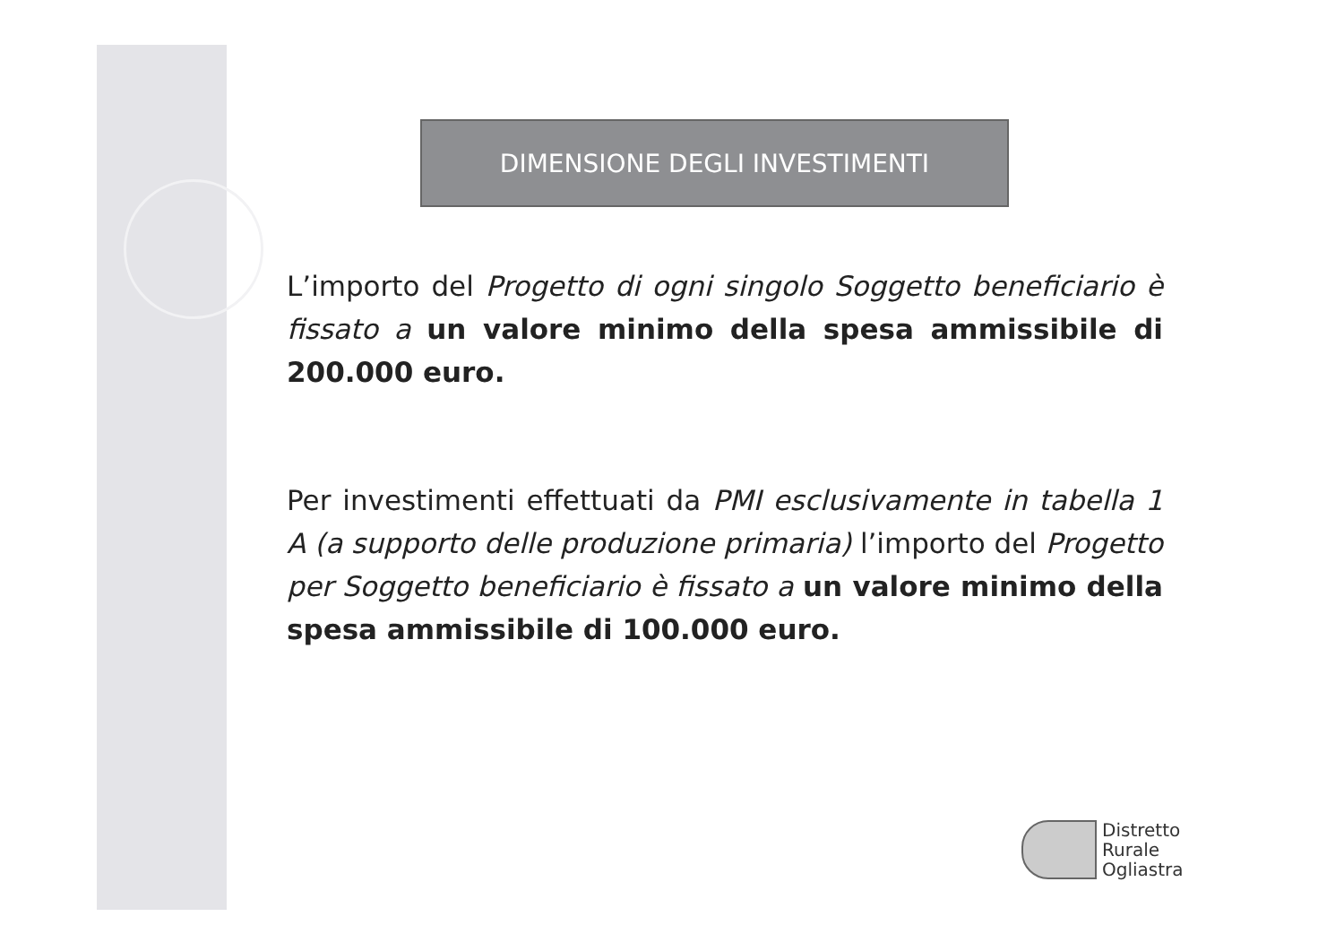DIMENSIONE DEGLI INVESTIMENTI
L’importo del Progetto di ogni singolo Soggetto beneficiario è fissato a un valore minimo della spesa ammissibile di 200.000 euro.
Per investimenti effettuati da PMI esclusivamente in tabella 1 A (a supporto delle produzione primaria) l’importo del Progetto per Soggetto beneficiario è fissato a un valore minimo della spesa ammissibile di 100.000 euro.
Distretto
Rurale
Ogliastra